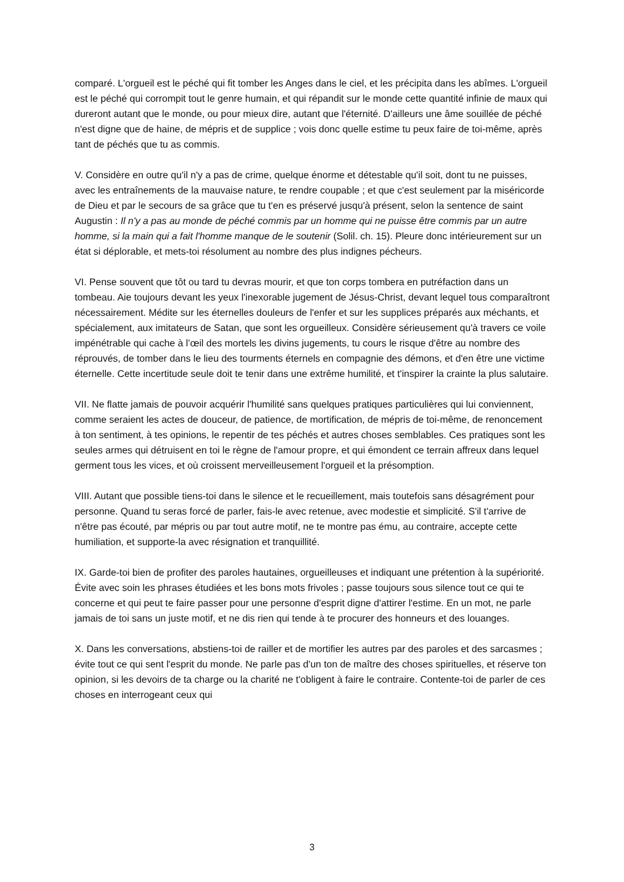comparé. L'orgueil est le péché qui fit tomber les Anges dans le ciel, et les précipita dans les abîmes. L'orgueil est le péché qui corrompit tout le genre humain, et qui répandit sur le monde cette quantité infinie de maux qui dureront autant que le monde, ou pour mieux dire, autant que l'éternité. D'ailleurs une âme souillée de péché n'est digne que de haine, de mépris et de supplice ; vois donc quelle estime tu peux faire de toi-même, après tant de péchés que tu as commis.
V. Considère en outre qu'il n'y a pas de crime, quelque énorme et détestable qu'il soit, dont tu ne puisses, avec les entraînements de la mauvaise nature, te rendre coupable ; et que c'est seulement par la miséricorde de Dieu et par le secours de sa grâce que tu t'en es préservé jusqu'à présent, selon la sentence de saint Augustin : Il n'y a pas au monde de péché commis par un homme qui ne puisse être commis par un autre homme, si la main qui a fait l'homme manque de le soutenir (Solil. ch. 15). Pleure donc intérieurement sur un état si déplorable, et mets-toi résolument au nombre des plus indignes pécheurs.
VI. Pense souvent que tôt ou tard tu devras mourir, et que ton corps tombera en putréfaction dans un tombeau. Aie toujours devant les yeux l'inexorable jugement de Jésus-Christ, devant lequel tous comparaîtront nécessairement. Médite sur les éternelles douleurs de l'enfer et sur les supplices préparés aux méchants, et spécialement, aux imitateurs de Satan, que sont les orgueilleux. Considère sérieusement qu'à travers ce voile impénétrable qui cache à l’œil des mortels les divins jugements, tu cours le risque d'être au nombre des réprouvés, de tomber dans le lieu des tourments éternels en compagnie des démons, et d'en être une victime éternelle. Cette incertitude seule doit te tenir dans une extrême humilité, et t'inspirer la crainte la plus salutaire.
VII. Ne flatte jamais de pouvoir acquérir l'humilité sans quelques pratiques particulières qui lui conviennent, comme seraient les actes de douceur, de patience, de mortification, de mépris de toi-même, de renoncement à ton sentiment, à tes opinions, le repentir de tes péchés et autres choses semblables. Ces pratiques sont les seules armes qui détruisent en toi le règne de l'amour propre, et qui émondent ce terrain affreux dans lequel germent tous les vices, et où croissent merveilleusement l'orgueil et la présomption.
VIII. Autant que possible tiens-toi dans le silence et le recueillement, mais toutefois sans désagrément pour personne. Quand tu seras forcé de parler, fais-le avec retenue, avec modestie et simplicité. S'il t'arrive de n'être pas écouté, par mépris ou par tout autre motif, ne te montre pas ému, au contraire, accepte cette humiliation, et supporte-la avec résignation et tranquillité.
IX. Garde-toi bien de profiter des paroles hautaines, orgueilleuses et indiquant une prétention à la supériorité. Évite avec soin les phrases étudiées et les bons mots frivoles ; passe toujours sous silence tout ce qui te concerne et qui peut te faire passer pour une personne d'esprit digne d'attirer l'estime. En un mot, ne parle jamais de toi sans un juste motif, et ne dis rien qui tende à te procurer des honneurs et des louanges.
X. Dans les conversations, abstiens-toi de railler et de mortifier les autres par des paroles et des sarcasmes ; évite tout ce qui sent l'esprit du monde. Ne parle pas d'un ton de maître des choses spirituelles, et réserve ton opinion, si les devoirs de ta charge ou la charité ne t'obligent à faire le contraire. Contente-toi de parler de ces choses en interrogeant ceux qui
3